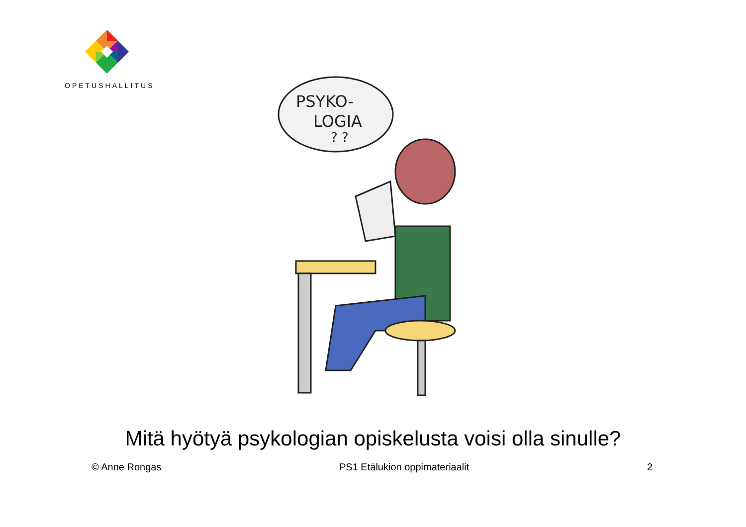OPETUSHALLITUS
PSYKO-
LOGIA
? ?
Mitä hyötyä psykologian opiskelusta voisi olla sinulle?
© Anne Rongas PS1 Etälukion oppimateriaalit 2